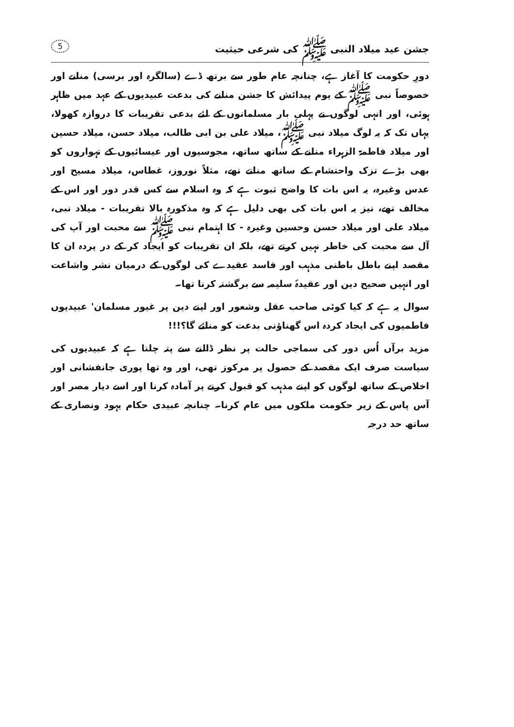جشن عید میلاد النبی ﷺ کی شرعی حیثیت 5
دورِ حکومت کا آغاز ہے، چنانچہ عام طور سے برتھ ڈے (سالگرہ اور برسی) منانے اور خصوصاً نبی ﷺ کے یوم پیدائش کا جشن منانے کی بدعت عبیدیوں کے عہد میں ظاہر ہوئی، اور انہی لوگوں نے پہلی بار مسلمانوں کے لئے بدعی تقریبات کا دروازہ کھولا، یہاں تک کہ یہ لوگ میلاد نبی ﷺ، میلاد علی بن ابی طالب، میلاد حسن، میلاد حسین اور میلاد فاطمۃ الزہراء منانے کے ساتھ ساتھ، مجوسیوں اور عیسائیوں کے تہواروں کو بھی بڑے تزک واحتشام کے ساتھ مناتے تھے، مثلاً نوروز، غطاس، میلاد مسیح اور عدس وغیرہ، یہ اس بات کا واضح ثبوت ہے کہ وہ اسلام سے کس قدر دور اور اس کے مخالف تھے، نیز یہ اس بات کی بھی دلیل ہے کہ وہ مذکورہ بالا تقریبات - میلاد نبی، میلاد علی اور میلاد حسن وحسین وغیرہ - کا اہتمام نبی ﷺ سے محبت اور آپ کی آل سے محبت کی خاطر نہیں کرتے تھے، بلکہ ان تقریبات کو ایجاد کر کے در پردہ ان کا مقصد اپنے باطل باطنی مذہب اور فاسد عقیدے کی لوگوں کے درمیان نشر واشاعت اور انہیں صحیح دین اور عقیدۂ سلیمہ سے برگشتہ کرنا تھا۔
سوال یہ ہے کہ کیا کوئی صاحب عقل وشعور اور اپنے دین پر غیور مسلمان' عبیدیوں فاطمیوں کی ایجاد کردہ اس گھناؤنی بدعت کو منائے گا؟!!!
مزید برآں اُس دور کی سماجی حالت پر نظر ڈالنے سے پتہ چلتا ہے کہ عبیدیوں کی سیاست صرف ایک مقصد کے حصول پر مرکوز تھی، اور وہ تھا پوری جانفشانی اور اخلاص کے ساتھ لوگوں کو اپنے مذہب کو قبول کرنے پر آمادہ کرنا اور اسے دیار مصر اور آس پاس کے زیر حکومت ملکوں میں عام کرنا۔ چنانچہ عبیدی حکام یہود ونصاری کے ساتھ حد درجہ